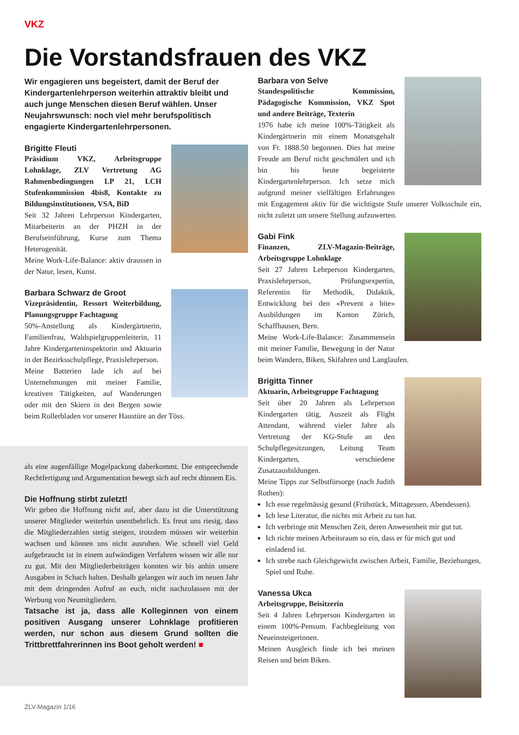VKZ
Die Vorstandsfrauen des VKZ
Wir engagieren uns begeistert, damit der Beruf der Kindergartenlehrperson weiterhin attraktiv bleibt und auch junge Menschen diesen Beruf wählen. Unser Neujahrswunsch: noch viel mehr berufspolitisch engagierte Kindergartenlehrpersonen.
Brigitte Fleuti
Präsidium VKZ, Arbeitsgruppe Lohnklage, ZLV Vertretung AG Rahmenbedingungen LP 21, LCH Stufenkommission 4bis8, Kontakte zu Bildungsinstitutionen, VSA, BiD
Seit 32 Jahren Lehrperson Kindergarten, Mitarbeiterin an der PHZH in der Berufseinführung, Kurse zum Thema Heterogenität.
Meine Work-Life-Balance: aktiv draussen in der Natur, lesen, Kunst.
Barbara Schwarz de Groot
Vizepräsidentin, Ressort Weiterbildung, Planungsgruppe Fachtagung
50%-Anstellung als Kindergärtnerin, Familienfrau, Waldspielgruppenleiterin, 11 Jahre Kindergarteninspektorin und Aktuarin in der Bezirksschulpflege, Praxislehrperson.
Meine Batterien lade ich auf bei Unternehmungen mit meiner Familie, kreativen Tätigkeiten, auf Wanderungen oder mit den Skiern in den Bergen sowie beim Rollerbladen vor unserer Haustüre an der Töss.
als eine augenfällige Mogelpackung daherkommt. Die entsprechende Rechtfertigung und Argumentation bewegt sich auf recht dünnem Eis.
Die Hoffnung stirbt zuletzt!
Wir geben die Hoffnung nicht auf, aber dazu ist die Unterstützung unserer Mitglieder weiterhin unentbehrlich. Es freut uns riesig, dass die Mitgliederzahlen stetig steigen, trotzdem müssen wir weiterhin wachsen und können uns nicht ausruhen. Wie schnell viel Geld aufgebraucht ist in einem aufwändigen Verfahren wissen wir alle nur zu gut. Mit den Mitgliederbeiträgen konnten wir bis anhin unsere Ausgaben in Schach halten. Deshalb gelangen wir auch im neuen Jahr mit dem dringenden Aufruf an euch, nicht nachzulassen mit der Werbung von Neumitgliedern.
Tatsache ist ja, dass alle Kolleginnen von einem positiven Ausgang unserer Lohnklage profitieren werden, nur schon aus diesem Grund sollten die Trittbrettfahrerinnen ins Boot geholt werden! ■
Barbara von Selve
Standespolitische Kommission, Pädagogische Kommission, VKZ Spot und andere Beiträge, Texterin
1976 habe ich meine 100%-Tätigkeit als Kindergärtnerin mit einem Monatsgehalt von Fr. 1888.50 begonnen. Dies hat meine Freude am Beruf nicht geschmälert und ich bin bis heute begeisterte Kindergartenlehrperson. Ich setze mich aufgrund meiner vielfältigen Erfahrungen mit Engagement aktiv für die wichtigste Stufe unserer Volksschule ein, nicht zuletzt um unsere Stellung aufzuwerten.
Gabi Fink
Finanzen, ZLV-Magazin-Beiträge, Arbeitsgruppe Lohnklage
Seit 27 Jahren Lehrperson Kindergarten, Praxislehrperson, Prüfungsexpertin, Referentin für Methodik, Didaktik, Entwicklung bei den «Prevent a bite» Ausbildungen im Kanton Zürich, Schaffhausen, Bern.
Meine Work-Life-Balance: Zusammensein mit meiner Familie, Bewegung in der Natur beim Wandern, Biken, Skifahren und Langlaufen.
Brigitta Tinner
Aktuarin, Arbeitsgruppe Fachtagung
Seit über 20 Jahren als Lehrperson Kindergarten tätig, Auszeit als Flight Attendant, während vieler Jahre als Vertretung der KG-Stufe an den Schulpflegesitzungen, Leitung Team Kindergarten, verschiedene Zusatzausbildungen.
Meine Tipps zur Selbstfürsorge (nach Judith Rothen):
Ich esse regelmässig gesund (Frühstück, Mittagessen, Abendessen).
Ich lese Literatur, die nichts mit Arbeit zu tun hat.
Ich verbringe mit Menschen Zeit, deren Anwesenheit mir gut tut.
Ich richte meinen Arbeitsraum so ein, dass er für mich gut und einladend ist.
Ich strebe nach Gleichgewicht zwischen Arbeit, Familie, Beziehungen, Spiel und Ruhe.
Vanessa Ukca
Arbeitsgruppe, Beisitzerin
Seit 4 Jahren Lehrperson Kindergarten in einem 100%-Pensum. Fachbegleitung von Neueinsteigerinnen.
Meinen Ausgleich finde ich bei meinen Reisen und beim Biken.
ZLV-Magazin 1/16